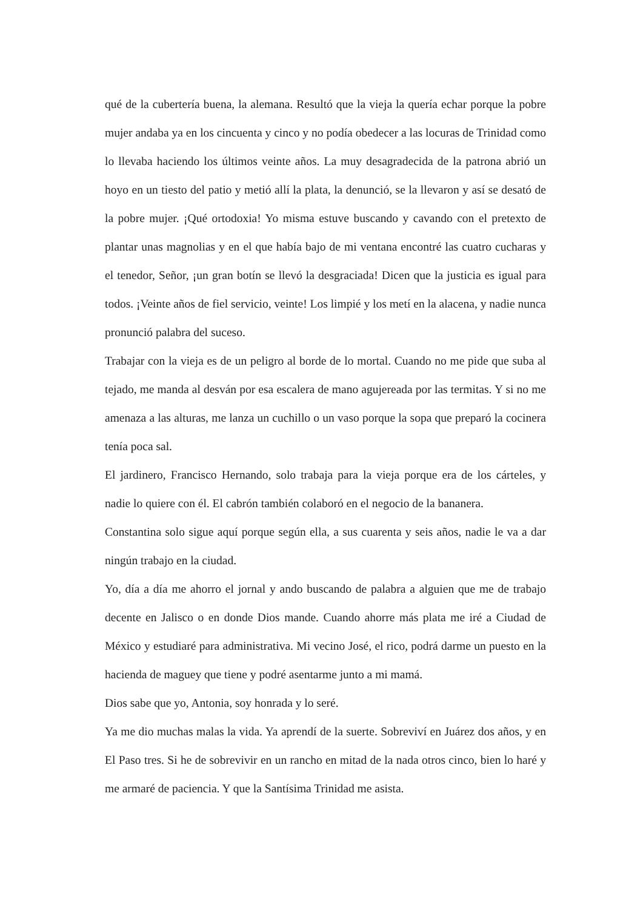qué de la cubertería buena, la alemana. Resultó que la vieja la quería echar porque la pobre mujer andaba ya en los cincuenta y cinco y no podía obedecer a las locuras de Trinidad como lo llevaba haciendo los últimos veinte años. La muy desagradecida de la patrona abrió un hoyo en un tiesto del patio y metió allí la plata, la denunció, se la llevaron y así se desató de la pobre mujer. ¡Qué ortodoxia! Yo misma estuve buscando y cavando con el pretexto de plantar unas magnolias y en el que había bajo de mi ventana encontré las cuatro cucharas y el tenedor, Señor, ¡un gran botín se llevó la desgraciada! Dicen que la justicia es igual para todos. ¡Veinte años de fiel servicio, veinte! Los limpié y los metí en la alacena, y nadie nunca pronunció palabra del suceso.
Trabajar con la vieja es de un peligro al borde de lo mortal. Cuando no me pide que suba al tejado, me manda al desván por esa escalera de mano agujereada por las termitas. Y si no me amenaza a las alturas, me lanza un cuchillo o un vaso porque la sopa que preparó la cocinera tenía poca sal.
El jardinero, Francisco Hernando, solo trabaja para la vieja porque era de los cárteles, y nadie lo quiere con él. El cabrón también colaboró en el negocio de la bananera.
Constantina solo sigue aquí porque según ella, a sus cuarenta y seis años, nadie le va a dar ningún trabajo en la ciudad.
Yo, día a día me ahorro el jornal y ando buscando de palabra a alguien que me de trabajo decente en Jalisco o en donde Dios mande. Cuando ahorre más plata me iré a Ciudad de México y estudiaré para administrativa. Mi vecino José, el rico, podrá darme un puesto en la hacienda de maguey que tiene y podré asentarme junto a mi mamá.
Dios sabe que yo, Antonia, soy honrada y lo seré.
Ya me dio muchas malas la vida. Ya aprendí de la suerte. Sobreviví en Juárez dos años, y en El Paso tres. Si he de sobrevivir en un rancho en mitad de la nada otros cinco, bien lo haré y me armaré de paciencia. Y que la Santísima Trinidad me asista.